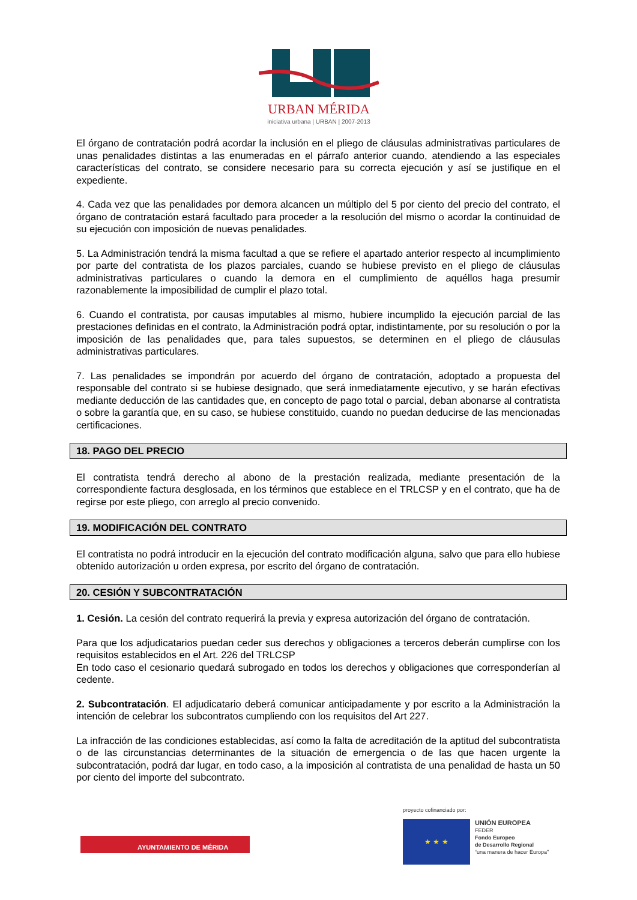URBAN MÉRIDA
iniciativa urbana | URBAN | 2007-2013
El órgano de contratación podrá acordar la inclusión en el pliego de cláusulas administrativas particulares de unas penalidades distintas a las enumeradas en el párrafo anterior cuando, atendiendo a las especiales características del contrato, se considere necesario para su correcta ejecución y así se justifique en el expediente.
4. Cada vez que las penalidades por demora alcancen un múltiplo del 5 por ciento del precio del contrato, el órgano de contratación estará facultado para proceder a la resolución del mismo o acordar la continuidad de su ejecución con imposición de nuevas penalidades.
5. La Administración tendrá la misma facultad a que se refiere el apartado anterior respecto al incumplimiento por parte del contratista de los plazos parciales, cuando se hubiese previsto en el pliego de cláusulas administrativas particulares o cuando la demora en el cumplimiento de aquéllos haga presumir razonablemente la imposibilidad de cumplir el plazo total.
6. Cuando el contratista, por causas imputables al mismo, hubiere incumplido la ejecución parcial de las prestaciones definidas en el contrato, la Administración podrá optar, indistintamente, por su resolución o por la imposición de las penalidades que, para tales supuestos, se determinen en el pliego de cláusulas administrativas particulares.
7. Las penalidades se impondrán por acuerdo del órgano de contratación, adoptado a propuesta del responsable del contrato si se hubiese designado, que será inmediatamente ejecutivo, y se harán efectivas mediante deducción de las cantidades que, en concepto de pago total o parcial, deban abonarse al contratista o sobre la garantía que, en su caso, se hubiese constituido, cuando no puedan deducirse de las mencionadas certificaciones.
18. PAGO DEL PRECIO
El contratista tendrá derecho al abono de la prestación realizada, mediante presentación de la correspondiente factura desglosada, en los términos que establece en el TRLCSP y en el contrato, que ha de regirse por este pliego, con arreglo al precio convenido.
19. MODIFICACIÓN DEL CONTRATO
El contratista no podrá introducir en la ejecución del contrato modificación alguna, salvo que para ello hubiese obtenido autorización u orden expresa, por escrito del órgano de contratación.
20. CESIÓN Y SUBCONTRATACIÓN
1. Cesión. La cesión del contrato requerirá la previa y expresa autorización del órgano de contratación.
Para que los adjudicatarios puedan ceder sus derechos y obligaciones a terceros deberán cumplirse con los requisitos establecidos en el Art. 226 del TRLCSP
En todo caso el cesionario quedará subrogado en todos los derechos y obligaciones que corresponderían al cedente.
2. Subcontratación. El adjudicatario deberá comunicar anticipadamente y por escrito a la Administración la intención de celebrar los subcontratos cumpliendo con los requisitos del Art 227.
La infracción de las condiciones establecidas, así como la falta de acreditación de la aptitud del subcontratista o de las circunstancias determinantes de la situación de emergencia o de las que hacen urgente la subcontratación, podrá dar lugar, en todo caso, a la imposición al contratista de una penalidad de hasta un 50 por ciento del importe del subcontrato.
AYUNTAMIENTO DE MÉRIDA
proyecto cofinanciado por:
★ ★ ★
UNIÓN EUROPEA
FEDER
Fondo Europeo
de Desarrollo Regional
“una manera de hacer Europa”